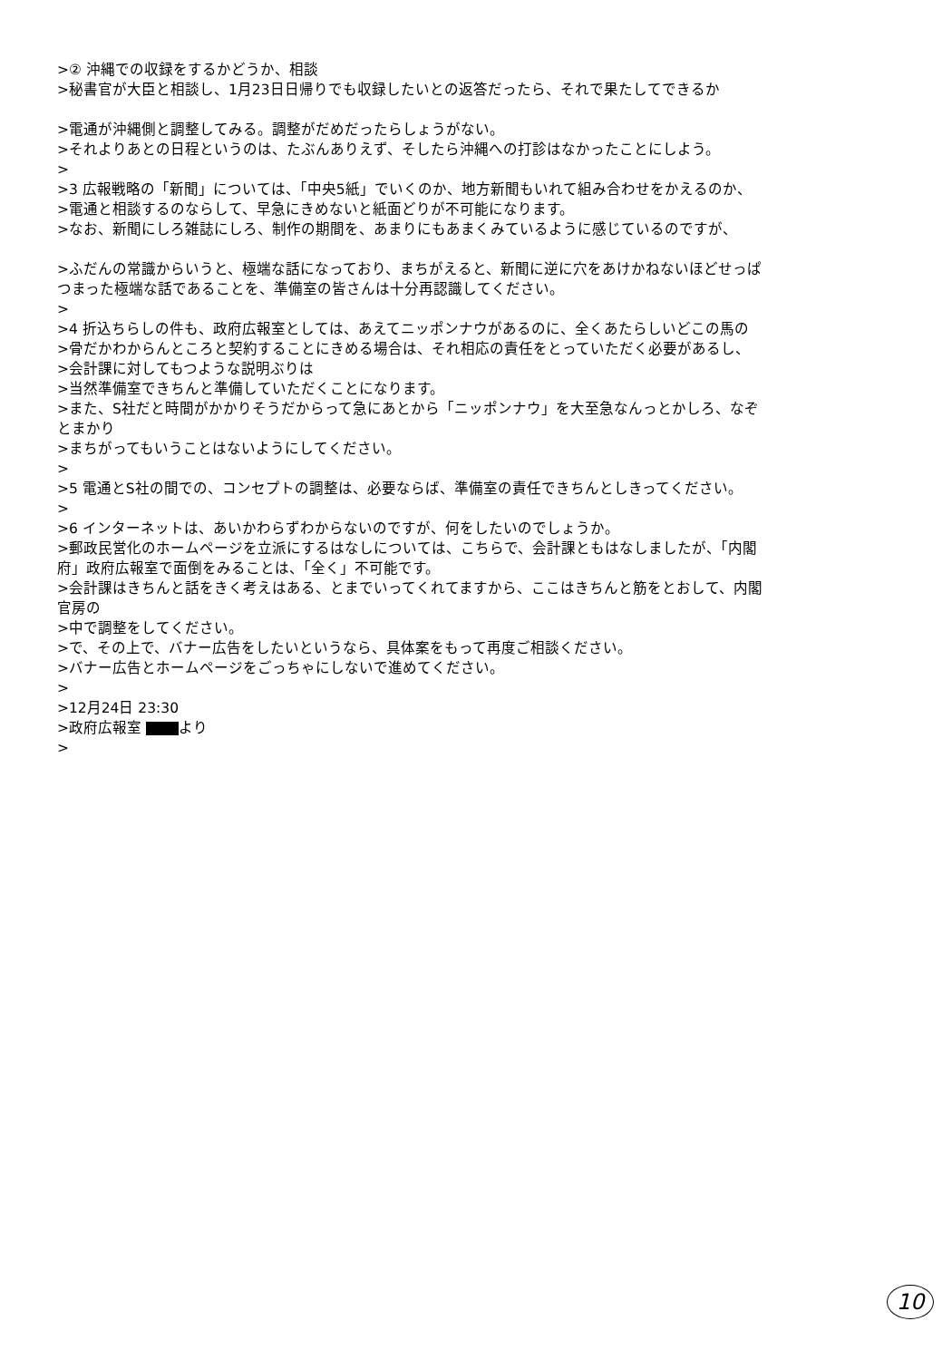>② 沖縄での収録をするかどうか、相談
>秘書官が大臣と相談し、1月23日日帰りでも収録したいとの返答だったら、それで果たしてできるか
>電通が沖縄側と調整してみる。調整がだめだったらしょうがない。
>それよりあとの日程というのは、たぶんありえず、そしたら沖縄への打診はなかったことにしよう。
>
>3 広報戦略の「新聞」については、「中央5紙」でいくのか、地方新聞もいれて組み合わせをかえるのか、
>電通と相談するのならして、早急にきめないと紙面どりが不可能になります。
>なお、新聞にしろ雑誌にしろ、制作の期間を、あまりにもあまくみているように感じているのですが、
>ふだんの常識からいうと、極端な話になっており、まちがえると、新聞に逆に穴をあけかねないほどせっぱつまった極端な話であることを、準備室の皆さんは十分再認識してください。
>
>4 折込ちらしの件も、政府広報室としては、あえてニッポンナウがあるのに、全くあたらしいどこの馬の
>骨だかわからんところと契約することにきめる場合は、それ相応の責任をとっていただく必要があるし、
>会計課に対してもつような説明ぶりは
>当然準備室できちんと準備していただくことになります。
>また、S社だと時間がかかりそうだからって急にあとから「ニッポンナウ」を大至急なんっとかしろ、なぞとまかり
>まちがってもいうことはないようにしてください。
>
>5 電通とS社の間での、コンセプトの調整は、必要ならば、準備室の責任できちんとしきってください。
>
>6 インターネットは、あいかわらずわからないのですが、何をしたいのでしょうか。
>郵政民営化のホームページを立派にするはなしについては、こちらで、会計課ともはなしましたが、「内閣府」政府広報室で面倒をみることは、「全く」不可能です。
>会計課はきちんと話をきく考えはある、とまでいってくれてますから、ここはきちんと筋をとおして、内閣官房の
>中で調整をしてください。
>で、その上で、バナー広告をしたいというなら、具体案をもって再度ご相談ください。
>バナー広告とホームページをごっちゃにしないで進めてください。
>
>12月24日 23:30
>政府広報室 より
>
10